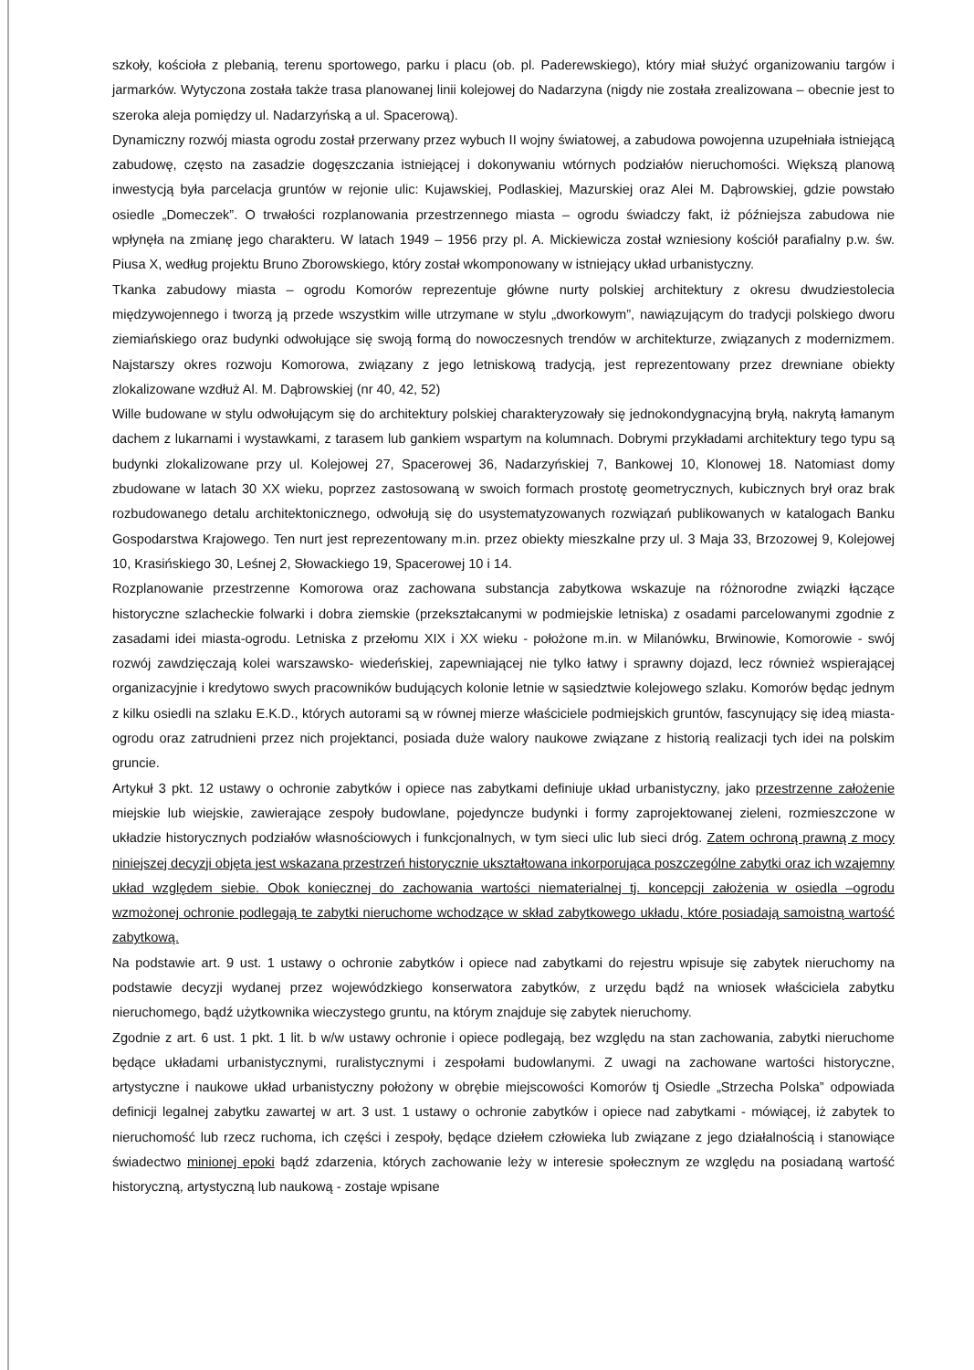szkoły, kościoła z plebanią, terenu sportowego, parku i placu (ob. pl. Paderewskiego), który miał służyć organizowaniu targów i jarmarków. Wytyczona została także trasa planowanej linii kolejowej do Nadarzyna (nigdy nie została zrealizowana – obecnie jest to szeroka aleja pomiędzy ul. Nadarzyńską a ul. Spacerową).
Dynamiczny rozwój miasta ogrodu został przerwany przez wybuch II wojny światowej, a zabudowa powojenna uzupełniała istniejącą zabudowę, często na zasadzie dogęszczania istniejącej i dokonywaniu wtórnych podziałów nieruchomości. Większą planową inwestycją była parcelacja gruntów w rejonie ulic: Kujawskiej, Podlaskiej, Mazurskiej oraz Alei M. Dąbrowskiej, gdzie powstało osiedle „Domeczek”. O trwałości rozplanowania przestrzennego miasta – ogrodu świadczy fakt, iż późniejsza zabudowa nie wpłynęła na zmianę jego charakteru. W latach 1949 – 1956 przy pl. A. Mickiewicza został wzniesiony kościół parafialny p.w. św. Piusa X, według projektu Bruno Zborowskiego, który został wkomponowany w istniejący układ urbanistyczny.
Tkanka zabudowy miasta – ogrodu Komorów reprezentuje główne nurty polskiej architektury z okresu dwudziestolecia międzywojennego i tworzą ją przede wszystkim wille utrzymane w stylu „dworkowym”, nawiązującym do tradycji polskiego dworu ziemiańskiego oraz budynki odwołujące się swoją formą do nowoczesnych trendów w architekturze, związanych z modernizmem. Najstarszy okres rozwoju Komorowa, związany z jego letniskową tradycją, jest reprezentowany przez drewniane obiekty zlokalizowane wzdłuż Al. M. Dąbrowskiej (nr 40, 42, 52)
Wille budowane w stylu odwołującym się do architektury polskiej charakteryzowały się jednokondygnacyjną bryłą, nakrytą łamanym dachem z lukarnami i wystawkami, z tarasem lub gankiem wspartym na kolumnach. Dobrymi przykładami architektury tego typu są budynki zlokalizowane przy ul. Kolejowej 27, Spacerowej 36, Nadarzyńskiej 7, Bankowej 10, Klonowej 18. Natomiast domy zbudowane w latach 30 XX wieku, poprzez zastosowaną w swoich formach prostotę geometrycznych, kubicznych brył oraz brak rozbudowanego detalu architektonicznego, odwołują się do usystematyzowanych rozwiązań publikowanych w katalogach Banku Gospodarstwa Krajowego. Ten nurt jest reprezentowany m.in. przez obiekty mieszkalne przy ul. 3 Maja 33, Brzozowej 9, Kolejowej 10, Krasińskiego 30, Leśnej 2, Słowackiego 19, Spacerowej 10 i 14.
Rozplanowanie przestrzenne Komorowa oraz zachowana substancja zabytkowa wskazuje na różnorodne związki łączące historyczne szlacheckie folwarki i dobra ziemskie (przekształcanymi w podmiejskie letniska) z osadami parcelowanymi zgodnie z zasadami idei miasta-ogrodu. Letniska z przełomu XIX i XX wieku - położone m.in. w Milanówku, Brwinowie, Komorowie - swój rozwój zawdzięczają kolei warszawsko- wiedeńskiej, zapewniającej nie tylko łatwy i sprawny dojazd, lecz również wspierającej organizacyjnie i kredytowo swych pracowników budujących kolonie letnie w sąsiedztwie kolejowego szlaku. Komorów będąc jednym z kilku osiedli na szlaku E.K.D., których autorami są w równej mierze właściciele podmiejskich gruntów, fascynujący się ideą miasta-ogrodu oraz zatrudnieni przez nich projektanci, posiada duże walory naukowe związane z historią realizacji tych idei na polskim gruncie.
Artykuł 3 pkt. 12 ustawy o ochronie zabytków i opiece nas zabytkami definiuje układ urbanistyczny, jako przestrzenne założenie miejskie lub wiejskie, zawierające zespoły budowlane, pojedyncze budynki i formy zaprojektowanej zieleni, rozmieszczone w układzie historycznych podziałów własnościowych i funkcjonalnych, w tym sieci ulic lub sieci dróg. Zatem ochroną prawną z mocy niniejszej decyzji objęta jest wskazana przestrzeń historycznie ukształtowana inkorporująca poszczególne zabytki oraz ich wzajemny układ względem siebie. Obok koniecznej do zachowania wartości niematerialnej tj. koncepcji założenia w osiedla –ogrodu wzmożonej ochronie podlegają te zabytki nieruchome wchodzące w skład zabytkowego układu, które posiadają samoistną wartość zabytkową.
Na podstawie art. 9 ust. 1 ustawy o ochronie zabytków i opiece nad zabytkami do rejestru wpisuje się zabytek nieruchomy na podstawie decyzji wydanej przez wojewódzkiego konserwatora zabytków, z urzędu bądź na wniosek właściciela zabytku nieruchomego, bądź użytkownika wieczystego gruntu, na którym znajduje się zabytek nieruchomy.
Zgodnie z art. 6 ust. 1 pkt. 1 lit. b w/w ustawy ochronie i opiece podlegają, bez względu na stan zachowania, zabytki nieruchome będące układami urbanistycznymi, ruralistycznymi i zespołami budowlanymi. Z uwagi na zachowane wartości historyczne, artystyczne i naukowe układ urbanistyczny położony w obrębie miejscowości Komorów tj Osiedle „Strzecha Polska” odpowiada definicji legalnej zabytku zawartej w art. 3 ust. 1 ustawy o ochronie zabytków i opiece nad zabytkami - mówiącej, iż zabytek to nieruchomość lub rzecz ruchoma, ich części i zespoły, będące dziełem człowieka lub związane z jego działalnością i stanowiące świadectwo minionej epoki bądź zdarzenia, których zachowanie leży w interesie społecznym ze względu na posiadaną wartość historyczną, artystyczną lub naukową - zostaje wpisane